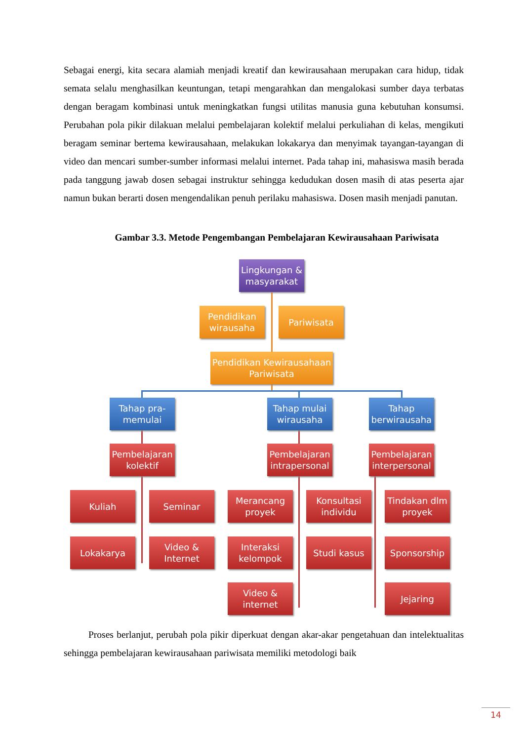Sebagai energi, kita secara alamiah menjadi kreatif dan kewirausahaan merupakan cara hidup, tidak semata selalu menghasilkan keuntungan, tetapi mengarahkan dan mengalokasi sumber daya terbatas dengan beragam kombinasi untuk meningkatkan fungsi utilitas manusia guna kebutuhan konsumsi. Perubahan pola pikir dilakuan melalui pembelajaran kolektif melalui perkuliahan di kelas, mengikuti beragam seminar bertema kewirausahaan, melakukan lokakarya dan menyimak tayangan-tayangan di video dan mencari sumber-sumber informasi melalui internet. Pada tahap ini, mahasiswa masih berada pada tanggung jawab dosen sebagai instruktur sehingga kedudukan dosen masih di atas peserta ajar namun bukan berarti dosen mengendalikan penuh perilaku mahasiswa. Dosen masih menjadi panutan.
Gambar 3.3. Metode Pengembangan Pembelajaran Kewirausahaan Pariwisata
Lingkungan & masyarakat
Pendidikan wirausaha
Pariwisata
Pendidikan Kewirausahaan Pariwisata
Tahap pra-memulai
Tahap mulai wirausaha
Tahap berwirausaha
Pembelajaran kolektif
Pembelajaran intrapersonal
Pembelajaran interpersonal
Kuliah Seminar
Merancang proyek
Konsultasi individu
Tindakan dlm proyek
Lokakarya
Video & Internet
Interaksi kelompok
Studi kasus Sponsorship
Video & internet
Jejaring
Proses berlanjut, perubah pola pikir diperkuat dengan akar-akar pengetahuan dan intelektualitas sehingga pembelajaran kewirausahaan pariwisata memiliki metodologi baik
14